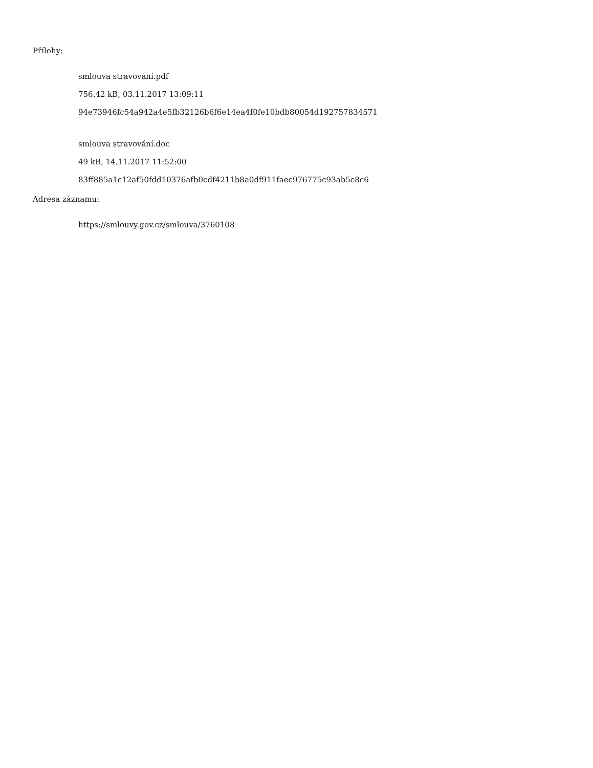Přílohy:
smlouva stravování.pdf
756.42 kB, 03.11.2017 13:09:11
94e73946fc54a942a4e5fb32126b6f6e14ea4f0fe10bdb80054d192757834571
smlouva stravování.doc
49 kB, 14.11.2017 11:52:00
83ff885a1c12af50fdd10376afb0cdf4211b8a0df911faec976775c93ab5c8c6
Adresa záznamu:
https://smlouvy.gov.cz/smlouva/3760108